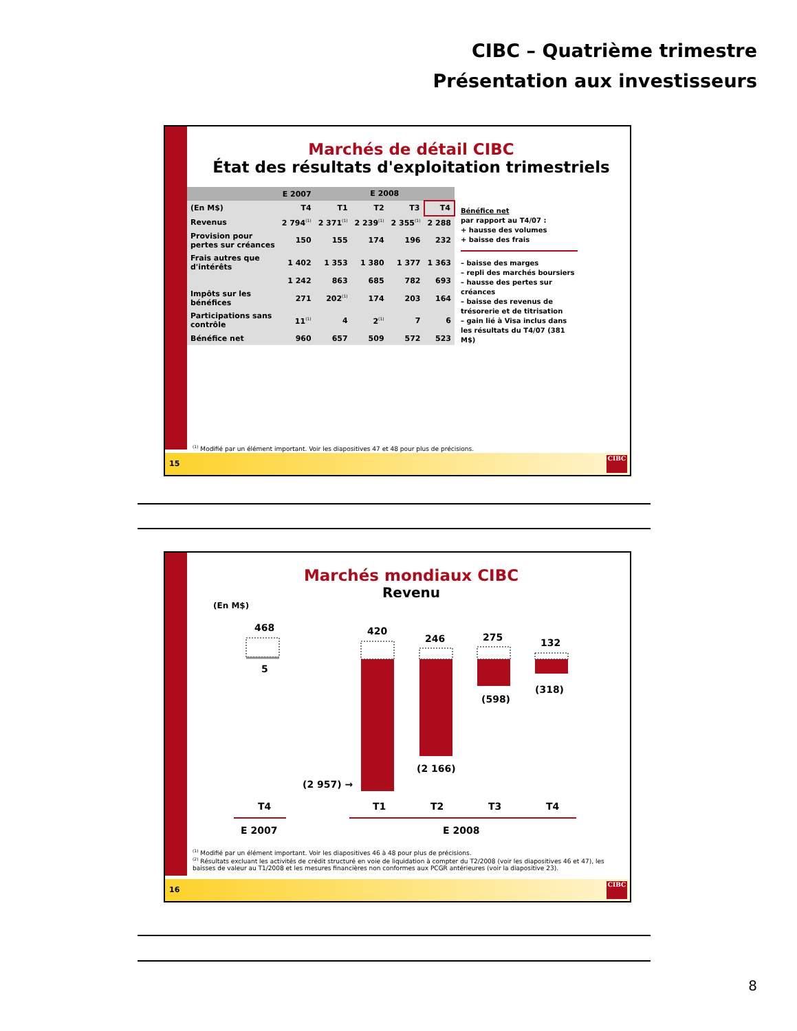CIBC – Quatrième trimestre
Présentation aux investisseurs
Marchés de détail CIBC
État des résultats d'exploitation trimestriels
| | E 2007 | E 2008 | | | |
| --- | --- | --- | --- | --- | --- |
| (En M$) | T4 | T1 | T2 | T3 | T4 |
| Revenus | 2 794<sup>(1)</sup> | 2 371<sup>(1)</sup> | 2 239<sup>(1)</sup> | 2 355<sup>(1)</sup> | 2 288 |
| Provision pour pertes sur créances | 150 | 155 | 174 | 196 | 232 |
| Frais autres que d'intérêts | 1 402 | 1 353 | 1 380 | 1 377 | 1 363 |
| | 1 242 | 863 | 685 | 782 | 693 |
| Impôts sur les bénéfices | 271 | 202<sup>(1)</sup> | 174 | 203 | 164 |
| Participations sans contrôle | 11<sup>(1)</sup> | 4 | 2<sup>(1)</sup> | 7 | 6 |
| Bénéfice net | 960 | 657 | 509 | 572 | 523 |
Bénéfice net
par rapport au T4/07 :
+ hausse des volumes
+ baisse des frais
– baisse des marges
– repli des marchés boursiers
– hausse des pertes sur créances
– baisse des revenus de trésorerie et de titrisation
– gain lié à Visa inclus dans les résultats du T4/07 (381 M$)
<sup>(1)</sup> Modifié par un élément important. Voir les diapositives 47 et 48 pour plus de précisions.
15
CIBC
Marchés mondiaux CIBC
Revenu
(En M$)
468
5
420
(2 957) →
246
(2 166)
275
(598)
132
(318)
T4
T1
T2
T3
T4
E 2007
E 2008
<sup>(1)</sup> Modifié par un élément important. Voir les diapositives 46 à 48 pour plus de précisions.
<sup>(2)</sup> Résultats excluant les activités de crédit structuré en voie de liquidation à compter du T2/2008 (voir les diapositives 46 et 47), les baisses de valeur au T1/2008 et les mesures financières non conformes aux PCGR antérieures (voir la diapositive 23).
16
CIBC
8